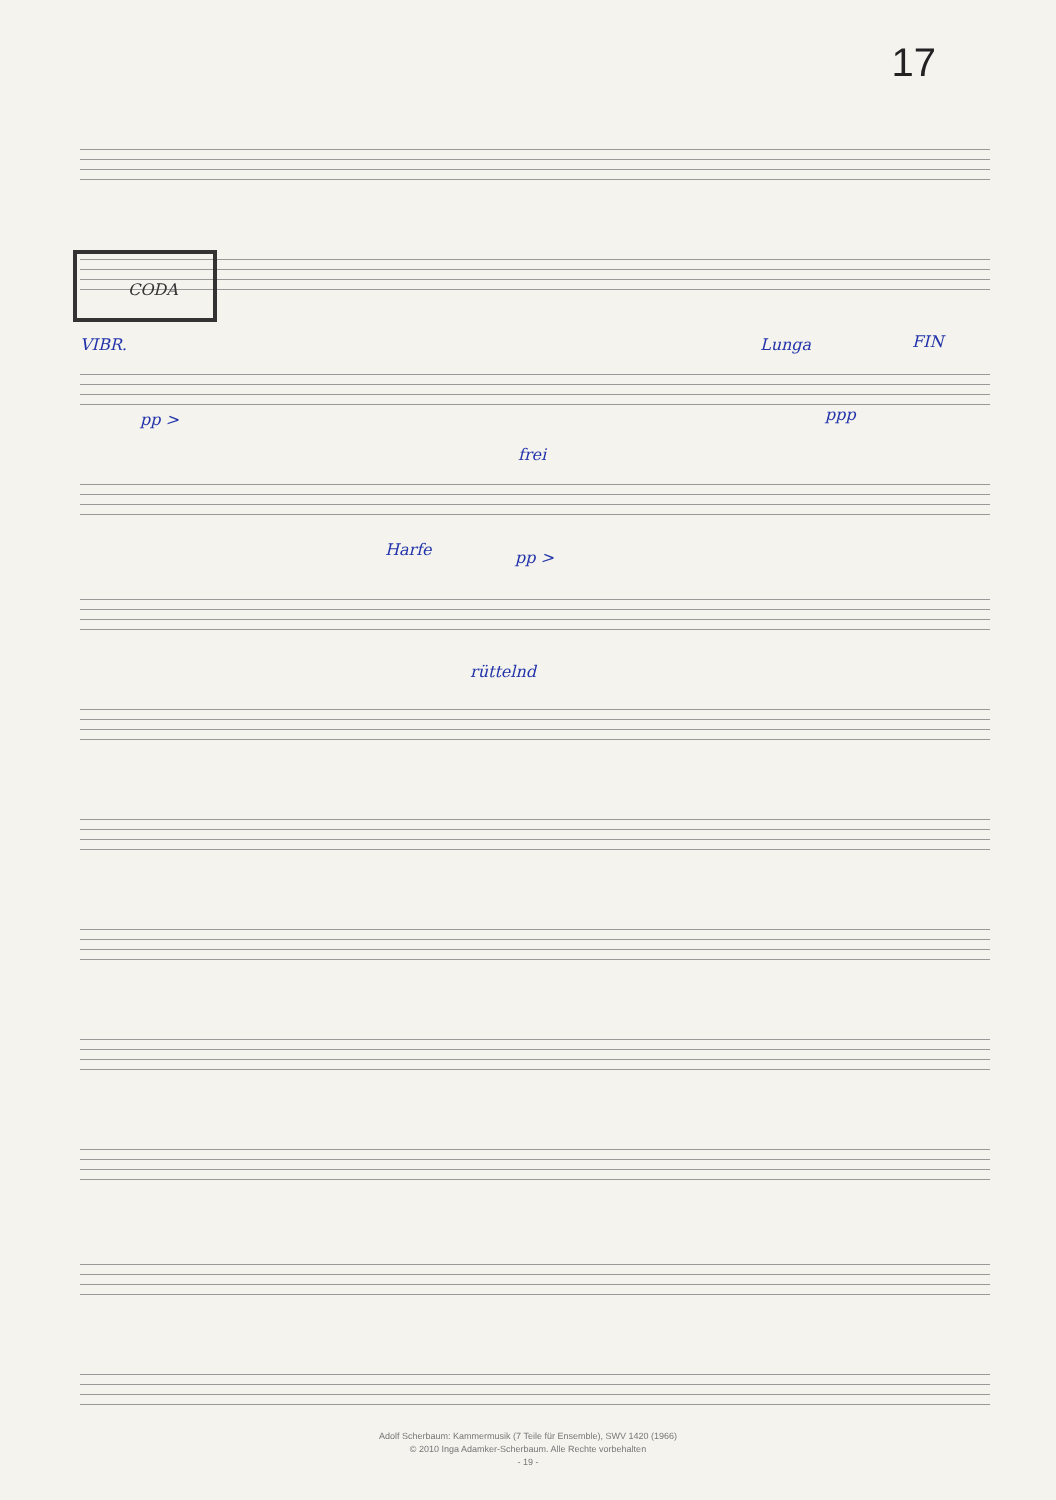17
CODA
VIBR. Lunga FIN
pp > ppp
frei
Harfe pp >
rüttelnd
Adolf Scherbaum: Kammermusik (7 Teile für Ensemble), SWV 1420 (1966)
© 2010 Inga Adamker-Scherbaum. Alle Rechte vorbehalten
- 19 -